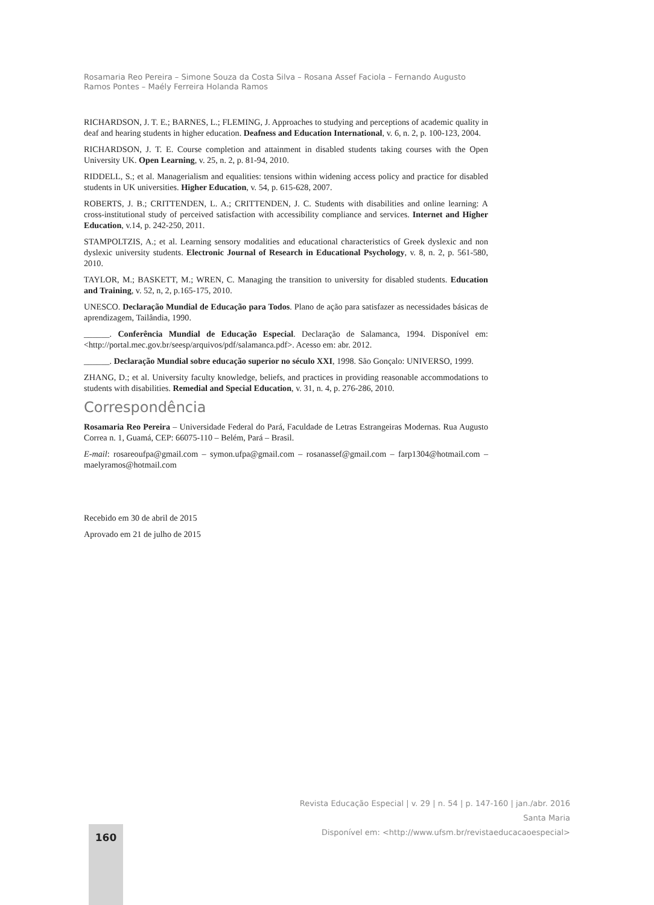Rosamaria Reo Pereira – Simone Souza da Costa Silva – Rosana Assef Faciola – Fernando Augusto Ramos Pontes – Maély Ferreira Holanda Ramos
RICHARDSON, J. T. E.; BARNES, L.; FLEMING, J. Approaches to studying and perceptions of academic quality in deaf and hearing students in higher education. Deafness and Education International, v. 6, n. 2, p. 100-123, 2004.
RICHARDSON, J. T. E. Course completion and attainment in disabled students taking courses with the Open University UK. Open Learning, v. 25, n. 2, p. 81-94, 2010.
RIDDELL, S.; et al. Managerialism and equalities: tensions within widening access policy and practice for disabled students in UK universities. Higher Education, v. 54, p. 615-628, 2007.
ROBERTS, J. B.; CRITTENDEN, L. A.; CRITTENDEN, J. C. Students with disabilities and online learning: A cross-institutional study of perceived satisfaction with accessibility compliance and services. Internet and Higher Education, v.14, p. 242-250, 2011.
STAMPOLTZIS, A.; et al. Learning sensory modalities and educational characteristics of Greek dyslexic and non dyslexic university students. Electronic Journal of Research in Educational Psychology, v. 8, n. 2, p. 561-580, 2010.
TAYLOR, M.; BASKETT, M.; WREN, C. Managing the transition to university for disabled students. Education and Training, v. 52, n, 2, p.165-175, 2010.
UNESCO. Declaração Mundial de Educação para Todos. Plano de ação para satisfazer as necessidades básicas de aprendizagem, Tailândia, 1990.
______. Conferência Mundial de Educação Especial. Declaração de Salamanca, 1994. Disponível em: <http://portal.mec.gov.br/seesp/arquivos/pdf/salamanca.pdf>. Acesso em: abr. 2012.
______. Declaração Mundial sobre educação superior no século XXI, 1998. São Gonçalo: UNIVERSO, 1999.
ZHANG, D.; et al. University faculty knowledge, beliefs, and practices in providing reasonable accommodations to students with disabilities. Remedial and Special Education, v. 31, n. 4, p. 276-286, 2010.
Correspondência
Rosamaria Reo Pereira – Universidade Federal do Pará, Faculdade de Letras Estrangeiras Modernas. Rua Augusto Correa n. 1, Guamá, CEP: 66075-110 – Belém, Pará – Brasil.
E-mail: rosareoufpa@gmail.com – symon.ufpa@gmail.com – rosanassef@gmail.com – farp1304@hotmail.com – maelyramos@hotmail.com
Recebido em 30 de abril de 2015
Aprovado em 21 de julho de 2015
Revista Educação Especial | v. 29 | n. 54 | p. 147-160 | jan./abr. 2016
Santa Maria
Disponível em: <http://www.ufsm.br/revistaeducacaoespecial>
160